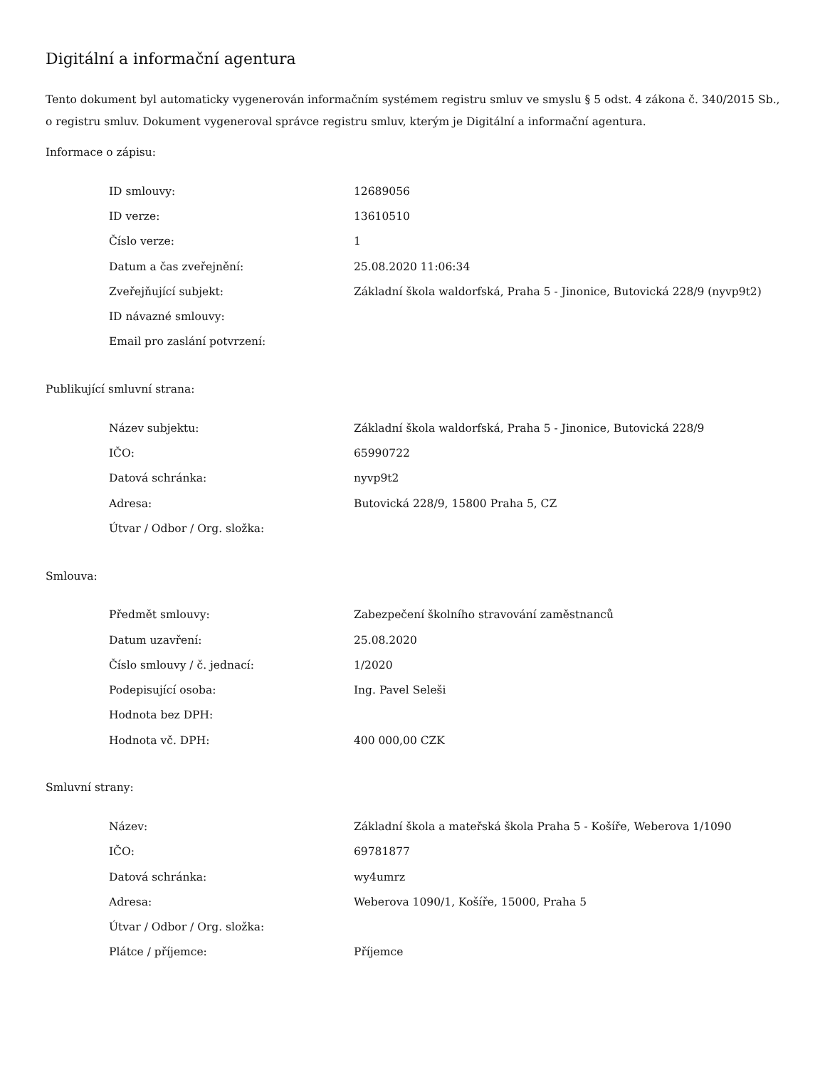Digitální a informační agentura
Tento dokument byl automaticky vygenerován informačním systémem registru smluv ve smyslu § 5 odst. 4 zákona č. 340/2015 Sb., o registru smluv. Dokument vygeneroval správce registru smluv, kterým je Digitální a informační agentura.
Informace o zápisu:
| ID smlouvy: | 12689056 |
| ID verze: | 13610510 |
| Číslo verze: | 1 |
| Datum a čas zveřejnění: | 25.08.2020 11:06:34 |
| Zveřejňující subjekt: | Základní škola waldorfská, Praha 5 - Jinonice, Butovická 228/9 (nyvp9t2) |
| ID návazné smlouvy: | |
| Email pro zaslání potvrzení: | |
Publikující smluvní strana:
| Název subjektu: | Základní škola waldorfská, Praha 5 - Jinonice, Butovická 228/9 |
| IČO: | 65990722 |
| Datová schránka: | nyvp9t2 |
| Adresa: | Butovická 228/9, 15800 Praha 5, CZ |
| Útvar / Odbor / Org. složka: | |
Smlouva:
| Předmět smlouvy: | Zabezpečení školního stravování zaměstnanců |
| Datum uzavření: | 25.08.2020 |
| Číslo smlouvy / č. jednací: | 1/2020 |
| Podepisující osoba: | Ing. Pavel Seleši |
| Hodnota bez DPH: | |
| Hodnota vč. DPH: | 400 000,00 CZK |
Smluvní strany:
| Název: | Základní škola a mateřská škola Praha 5 - Košíře, Weberova 1/1090 |
| IČO: | 69781877 |
| Datová schránka: | wy4umrz |
| Adresa: | Weberova 1090/1, Košíře, 15000, Praha 5 |
| Útvar / Odbor / Org. složka: | |
| Plátce / příjemce: | Příjemce |